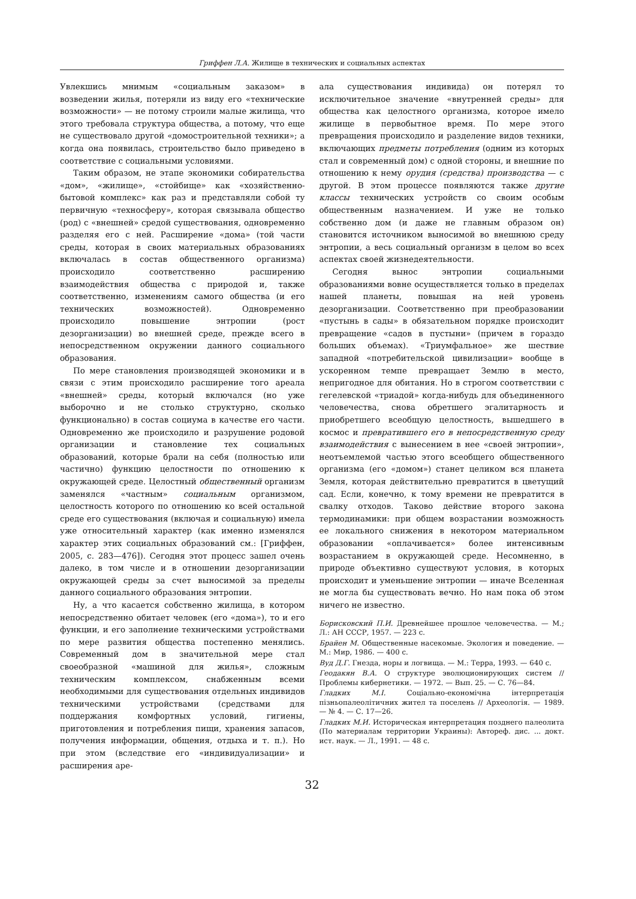Гриффен Л.А. Жилище в технических и социальных аспектах
Увлекшись мнимым «социальным заказом» в возведении жилья, потеряли из виду его «технические возможности» — не потому строили малые жилища, что этого требовала структура общества, а потому, что еще не существовало другой «домостроительной техники»; а когда она появилась, строительство было приведено в соответствие с социальными условиями.
Таким образом, не этапе экономики собирательства «дом», «жилище», «стойбище» как «хозяйственно-бытовой комплекс» как раз и представляли собой ту первичную «техносферу», которая связывала общество (род) с «внешней» средой существования, одновременно разделяя его с ней. Расширение «дома» (той части среды, которая в своих материальных образованиях включалась в состав общественного организма) происходило соответственно расширению взаимодействия общества с природой и, также соответственно, изменениям самого общества (и его технических возможностей). Одновременно происходило повышение энтропии (рост дезорганизации) во внешней среде, прежде всего в непосредственном окружении данного социального образования.
По мере становления производящей экономики и в связи с этим происходило расширение того ареала «внешней» среды, который включался (но уже выборочно и не столько структурно, сколько функционально) в состав социума в качестве его части. Одновременно же происходило и разрушение родовой организации и становление тех социальных образований, которые брали на себя (полностью или частично) функцию целостности по отношению к окружающей среде. Целостный общественный организм заменялся «частным» социальным организмом, целостность которого по отношению ко всей остальной среде его существования (включая и социальную) имела уже относительный характер (как именно изменялся характер этих социальных образований см.: [Гриффен, 2005, с. 283—476]). Сегодня этот процесс зашел очень далеко, в том числе и в отношении дезорганизации окружающей среды за счет выносимой за пределы данного социального образования энтропии.
Ну, а что касается собственно жилища, в котором непосредственно обитает человек (его «дома»), то и его функции, и его заполнение техническими устройствами по мере развития общества постепенно менялись. Современный дом в значительной мере стал своеобразной «машиной для жилья», сложным техническим комплексом, снабженным всеми необходимыми для существования отдельных индивидов техническими устройствами (средствами для поддержания комфортных условий, гигиены, приготовления и потребления пищи, хранения запасов, получения информации, общения, отдыха и т. п.). Но при этом (вследствие его «индивидуализации» и расширения аре-
ала существования индивида) он потерял то исключительное значение «внутренней среды» для общества как целостного организма, которое имело жилище в первобытное время. По мере этого превращения происходило и разделение видов техники, включающих предметы потребления (одним из которых стал и современный дом) с одной стороны, и внешние по отношению к нему орудия (средства) производства — с другой. В этом процессе появляются также другие классы технических устройств со своим особым общественным назначением. И уже не только собственно дом (и даже не главным образом он) становится источником выносимой во внешнюю среду энтропии, а весь социальный организм в целом во всех аспектах своей жизнедеятельности.
Сегодня вынос энтропии социальными образованиями вовне осуществляется только в пределах нашей планеты, повышая на ней уровень дезорганизации. Соответственно при преобразовании «пустынь в сады» в обязательном порядке происходит превращение «садов в пустыни» (причем в гораздо больших объемах). «Триумфальное» же шествие западной «потребительской цивилизации» вообще в ускоренном темпе превращает Землю в место, непригодное для обитания. Но в строгом соответствии с гегелевской «триадой» когда-нибудь для объединенного человечества, снова обретшего эгалитарность и приобретшего всеобщую целостность, вышедшего в космос и превратившего его в непосредственную среду взаимодействия с вынесением в нее «своей энтропии», неотъемлемой частью этого всеобщего общественного организма (его «домом») станет целиком вся планета Земля, которая действительно превратится в цветущий сад. Если, конечно, к тому времени не превратится в свалку отходов. Таково действие второго закона термодинамики: при общем возрастании возможность ее локального снижения в некотором материальном образовании «оплачивается» более интенсивным возрастанием в окружающей среде. Несомненно, в природе объективно существуют условия, в которых происходит и уменьшение энтропии — иначе Вселенная не могла бы существовать вечно. Но нам пока об этом ничего не известно.
Борисковский П.И. Древнейшее прошлое человечества. — М.; Л.: АН СССР, 1957. — 223 с.
Брайен М. Общественные насекомые. Экология и поведение. — М.: Мир, 1986. — 400 с.
Вуд Д.Г. Гнезда, норы и логвища. — М.: Терра, 1993. — 640 с.
Геодакян В.А. О структуре эволюционирующих систем // Проблемы кибернетики. — 1972. — Вып. 25. — С. 76—84.
Гладких М.І. Соціально-економічна інтерпретація пізньопалеолітичних жител та поселень // Археологія. — 1989. — № 4. — С. 17—26.
Гладких М.И. Историческая интерпретация позднего палеолита (По материалам территории Украины): Автореф. дис. ... докт. ист. наук. — Л., 1991. — 48 с.
32